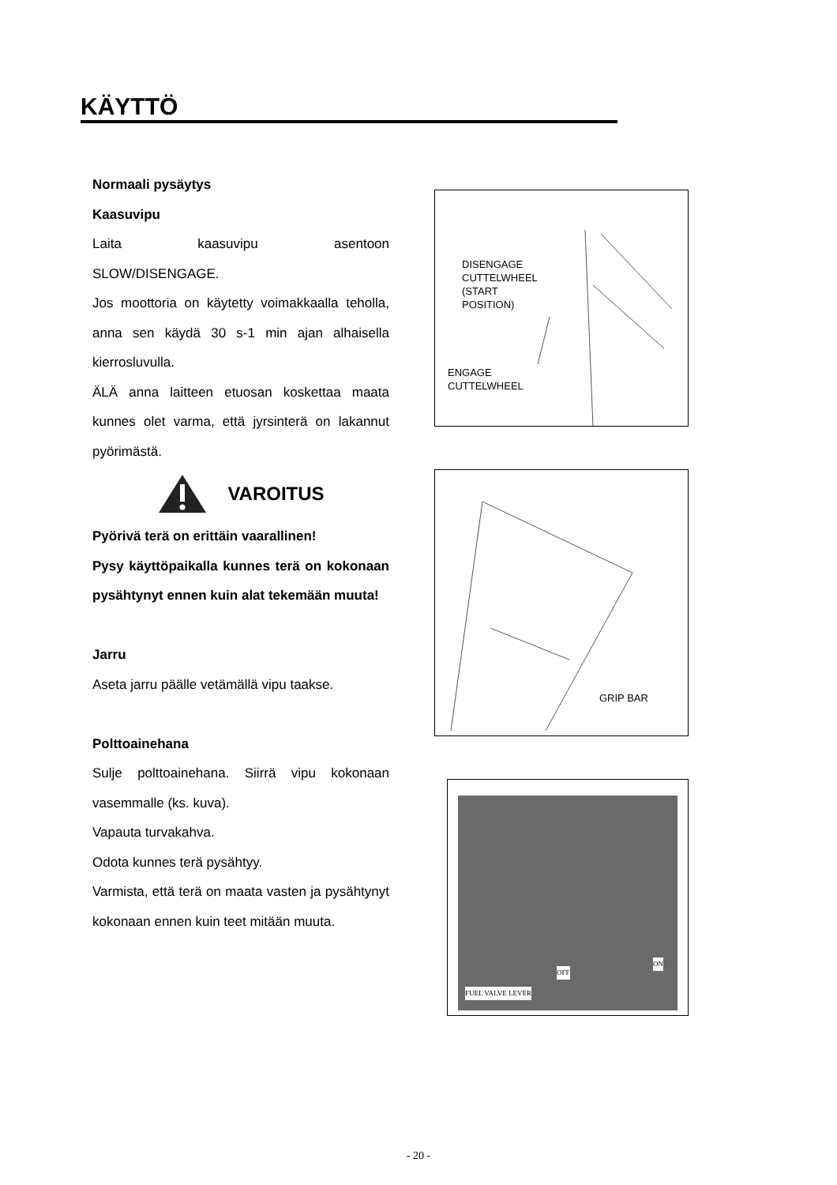KÄYTTÖ
Normaali pysäytys
Kaasuvipu
Laita kaasuvipu asentoon
SLOW/DISENGAGE.
Jos moottoria on käytetty voimakkaalla teholla, anna sen käydä 30 s-1 min ajan alhaisella kierrosluvulla.
ÄLÄ anna laitteen etuosan koskettaa maata kunnes olet varma, että jyrsinterä on lakannut pyörimästä.
VAROITUS
Pyörivä terä on erittäin vaarallinen!
Pysy käyttöpaikalla kunnes terä on kokonaan pysähtynyt ennen kuin alat tekemään muuta!
Jarru
Aseta jarru päälle vetämällä vipu taakse.
Polttoainehana
Sulje polttoainehana. Siirrä vipu kokonaan vasemmalle (ks. kuva).
Vapauta turvakahva.
Odota kunnes terä pysähtyy.
Varmista, että terä on maata vasten ja pysähtynyt kokonaan ennen kuin teet mitään muuta.
DISENGAGE
CUTTELWHEEL
(START
POSITION)
ENGAGE
CUTTELWHEEL
GRIP BAR
ON
OFF
FUEL VALVE LEVER
- 20 -